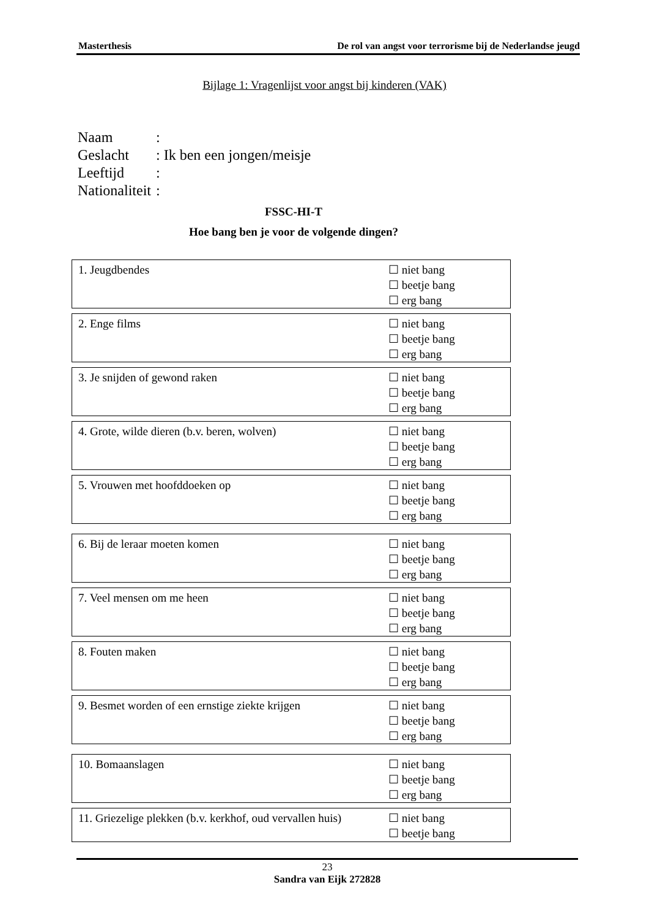Masterthesis De rol van angst voor terrorisme bij de Nederlandse jeugd
Bijlage 1: Vragenlijst voor angst bij kinderen (VAK)
Naam:
Geslacht: Ik ben een jongen/meisje
Leeftijd:
Nationaliteit:
FSSC-HI-T
Hoe bang ben je voor de volgende dingen?
1. Jeugdbendes ☐ niet bang
☐ beetje bang
☐ erg bang
2. Enge films ☐ niet bang
☐ beetje bang
☐ erg bang
3. Je snijden of gewond raken ☐ niet bang
☐ beetje bang
☐ erg bang
4. Grote, wilde dieren (b.v. beren, wolven) ☐ niet bang
☐ beetje bang
☐ erg bang
5. Vrouwen met hoofddoeken op ☐ niet bang
☐ beetje bang
☐ erg bang
6. Bij de leraar moeten komen ☐ niet bang
☐ beetje bang
☐ erg bang
7. Veel mensen om me heen ☐ niet bang
☐ beetje bang
☐ erg bang
8. Fouten maken ☐ niet bang
☐ beetje bang
☐ erg bang
9. Besmet worden of een ernstige ziekte krijgen
☐ niet bang
☐ beetje bang
☐ erg bang
10. Bomaanslagen ☐ niet bang
☐ beetje bang
☐ erg bang
11. Griezelige plekken (b.v. kerkhof, oud vervallen huis)
☐ niet bang
☐ beetje bang
23
Sandra van Eijk 272828